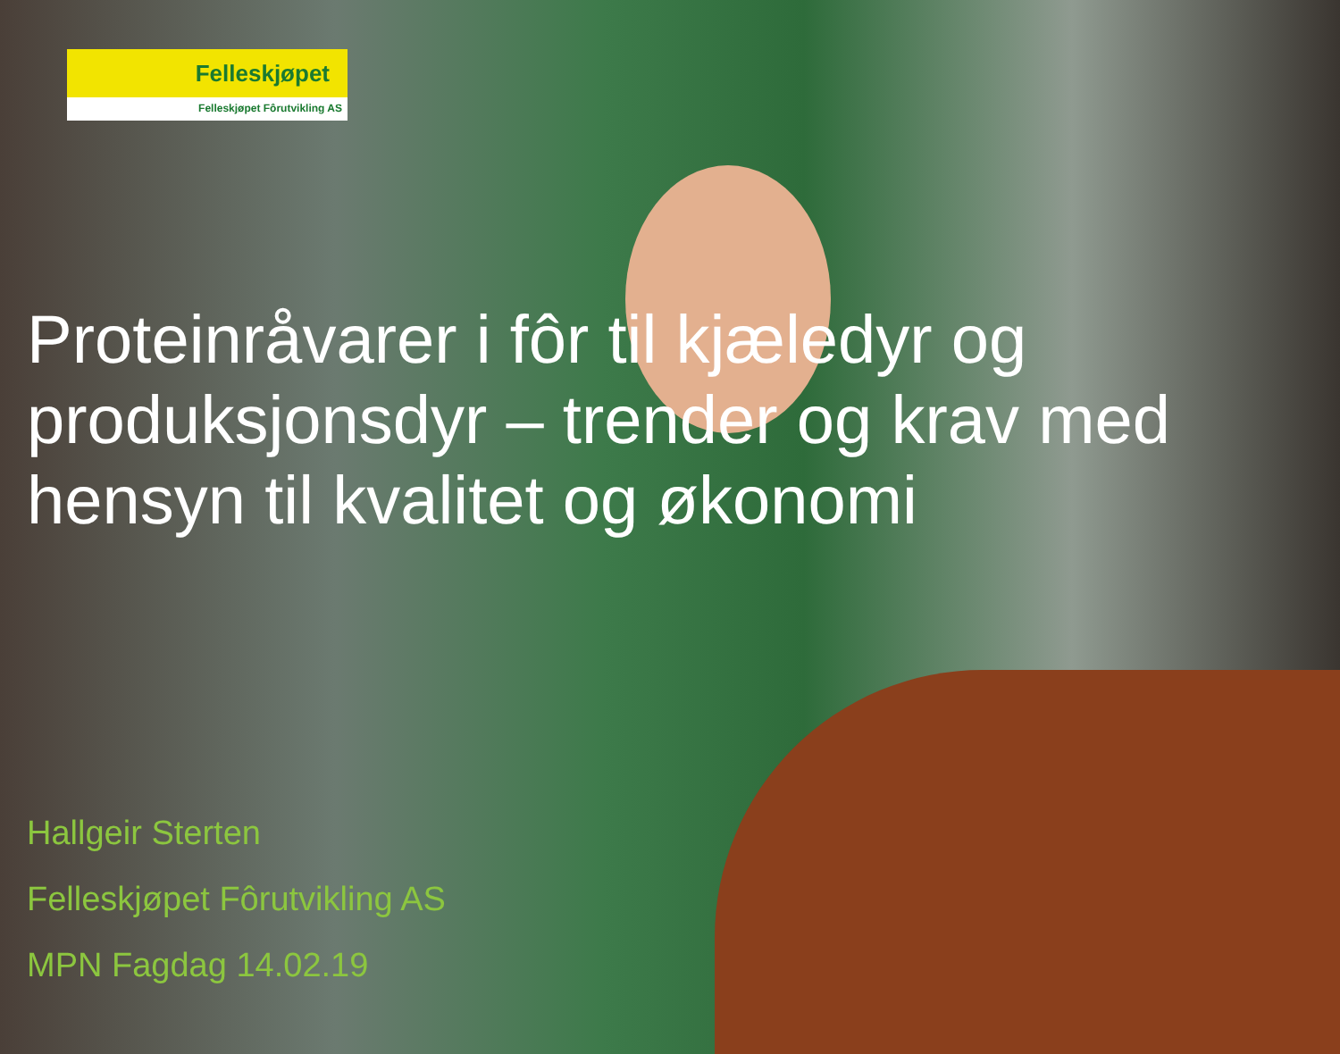Felleskjøpet
Felleskjøpet Fôrutvikling AS
Proteinråvarer i fôr til kjæledyr og produksjonsdyr – trender og krav med hensyn til kvalitet og økonomi
Hallgeir Sterten
Felleskjøpet Fôrutvikling AS
MPN Fagdag 14.02.19